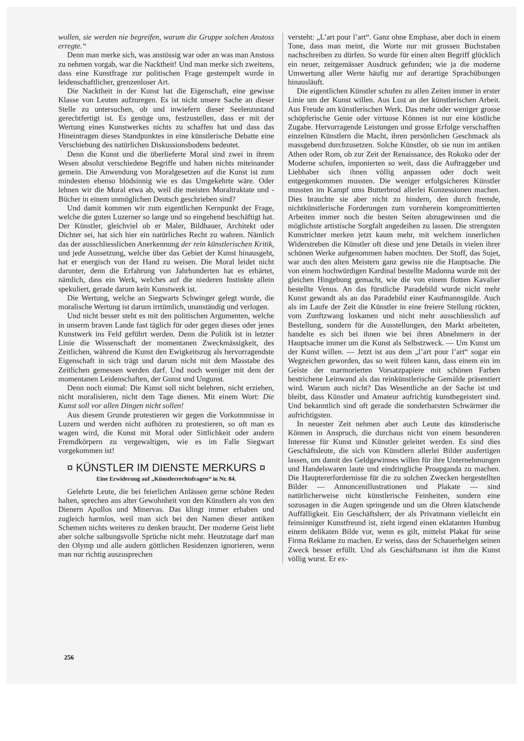wollen, sie werden nie begreifen, warum die Gruppe solchen Anstoss erregte.“
Denn man merke sich, was anstössig war oder an was man Anstoss zu nehmen vorgab, war die Nacktheit! Und man merke sich zweitens, dass eine Kunstfrage zur politischen Frage gestempelt wurde in leidenschaftlicher, grenzenloser Art.
Die Nacktheit in der Kunst hat die Eigenschaft, eine gewisse Klasse von Leuten aufzuregen. Es ist nicht unsere Sache an dieser Stelle zu untersuchen, ob und inwiefern dieser Seelenzustand gerechtfertigt ist. Es genüge uns, festzustellen, dass er mit der Wertung eines Kunstwerkes nichts zu schaffen hat und dass das Hineintragen dieses Standpunktes in eine künstlerische Debatte eine Verschiebung des natürlichen Diskussionsbodens bedeutet.
Denn die Kunst und die überlieferte Moral sind zwei in ihrem Wesen absolut verschiedene Begriffe und haben nichts miteinander gemein. Die Anwendung von Moralgesetzen auf die Kunst ist zum mindesten ebenso blödsinnig wie es das Umgekehrte wäre. Oder lehnen wir die Moral etwa ab, weil die meisten Moraltraktate und -Bücher in einem unmöglichen Deutsch geschrieben sind?
Und damit kommen wir zum eigentlichen Kernpunkt der Frage, welche die guten Luzerner so lange und so eingehend beschäftigt hat. Der Künstler, gleichviel ob er Maler, Bildhauer, Architekt oder Dichter sei, hat sich hier ein natürliches Recht zu wahren. Nämlich das der ausschliesslichen Anerkennung der rein künstlerischen Kritik, und jede Aussetzung, welche über das Gebiet der Kunst hinausgeht, hat er energisch von der Hand zu weisen. Die Moral leidet nicht darunter, denn die Erfahrung von Jahrhunderten hat es erhärtet, nämlich, dass ein Werk, welches auf die niederen Instinkte allein spekuliert, gerade darum kein Kunstwerk ist.
Die Wertung, welche an Siegwarts Schwinger gelegt wurde, die moralische Wertung ist darum irrtümlich, unanständig und verlogen.
Und nicht besser steht es mit den politischen Argumenten, welche in unserm braven Lande fast täglich für oder gegen dieses oder jenes Kunstwerk ins Feld geführt werden. Denn die Politik ist in letzter Linie die Wissenschaft der momentanen Zweckmässigkeit, des Zeitlichen, während die Kunst den Ewigkeitszug als hervorragendste Eigenschaft in sich trägt und darum nicht mit dem Masstabe des Zeitlichen gemessen werden darf. Und noch weniger mit dem der momentanen Leidenschaften, der Gunst und Ungunst.
Denn noch einmal: Die Kunst soll nicht belehren, nicht erziehen, nicht moralisieren, nicht dem Tage dienen. Mit einem Wort: Die Kunst soll vor allen Dingen nicht sollen!
Aus diesem Grunde protestieren wir gegen die Vorkommnisse in Luzern und werden nicht aufhören zu protestieren, so oft man es wagen wird, die Kunst mit Moral oder Sittlichkeit oder andern Fremdkörpern zu vergewaltigen, wie es im Falle Siegwart vorgekommen ist!
¤ KÜNSTLER IM DIENSTE MERKURS ¤
Eine Erwiderung auf „Künstlerrechtsfragen“ in Nr. 84.
Gelehrte Leute, die bei feierlichen Anlässen gerne schöne Reden halten, sprechen aus alter Gewohnheit von den Künstlern als von den Dienern Apollos und Minervas. Das klingt immer erhaben und zugleich harmlos, weil man sich bei den Namen dieser antiken Schemen nichts weiteres zu denken braucht. Der moderne Geist liebt aber solche salbungsvolle Sprüche nicht mehr. Heutzutage darf man den Olymp und alle audern göttlichen Residenzen ignorieren, wenn man nur richtig auszusprechen
versteht: „L’art pour l’art“. Ganz ohne Emphase, aber doch in einem Tone, dass man meint, die Worte nur mit grossen Buchstaben nachschreiben zu dürfen. So wurde für einen alten Begriff glücklich ein neuer, zeitgemässer Ausdruck gefunden; wie ja die moderne Umwertung aller Werte häufig nur auf derartige Sprachübungen hinausläuft.
Die eigentlichen Künstler schufen zu allen Zeiten immer in erster Linie um der Kunst willen. Aus Lust an der künstlerischen Arbeit. Aus Freude am künstlerischen Werk. Das mehr oder weniger grosse schöpferische Genie oder virtuose Können ist nur eine köstliche Zugabe. Hervorragende Leistungen und grosse Erfolge verschafften einzelnen Künstlern die Macht, ihren persönlichen Geschmack als massgebend durchzusetzen. Solche Künstler, ob sie nun im antiken Athen oder Rom, ob zur Zeit der Renaissance, des Rokoko oder der Moderne schufen, imponierten so weit, dass die Auftraggeber und Liebhaber sich ihnen völlig anpassen oder doch weit entgegenkommen mussten. Die weniger erfolgsicheren Künstler mussten im Kampf ums Butterbrod allerlei Konzessionen machen. Dies brauchte sie aber nicht zu hindern, den durch fremde, nichtkünstlerische Forderungen zum vornherein kompromittierten Arbeiten immer noch die besten Seiten abzugewinnen und die möglichste artistische Sorgfalt angedeihen zu lassen. Die strengsten Kunstrichter merken jetzt kaum mehr, mit welchem innerlichen Widerstreben die Künstler oft diese und jene Details in vielen ihrer schönen Werke aufgenommen haben mochten. Der Stoff, das Sujet, war auch den alten Meistern ganz gewiss nie die Hauptsache. Die von einem hochwürdigen Kardinal bestellte Madonna wurde mit der gleichen Hingebung gemacht, wie die von einem flotten Kavalier bestellte Venus. An das fürstliche Paradebild wurde nicht mehr Kunst gewandt als an das Paradebild einer Kaufmannsgilde. Auch als im Laufe der Zeit die Künstler in eine freiere Stellung rückten, vom Zunftzwang loskamen und nicht mehr ausschliesslich auf Bestellung, sondern für die Ausstellungen, den Markt arbeiteten, handelte es sich bei ihnen wie bei ihren Abnehmern in der Hauptsache immer um die Kunst als Selbstzweck. — Um Kunst um der Kunst willen. — Jetzt ist aus dem „l’art pour l’art“ sogar ein Wegzeichen geworden, das so weit führen kann, dass einem ein im Geiste der marmorierten Vorsatzpapiere mit schönen Farben bestrichene Leinwand als das reinkünstlerische Gemälde präsentiert wird. Warum auch nicht? Das Wesentliche an der Sache ist und bleibt, dass Künstler und Amateur aufrichtig kunstbegeistert sind. Und bekanntlich sind oft gerade die sonderbarsten Schwärmer die aufrichtigsten.
In neuester Zeit nehmen aber auch Leute das künstlerische Können in Anspruch, die durchaus nicht von einem besonderen Interesse für Kunst und Künstler geleitet werden. Es sind dies Geschäftsleute, die sich von Künstlern allerlei Bilder ausfertigen lassen, um damit des Geldgewinnes willen für ihre Unternehmungen und Handelswaren laute und eindringliche Proapganda zu machen. Die Hauptererfordernisse für die zu solchen Zwecken hergestellten Bilder — Annoncenillustrationen und Plakate — sind natürlicherweise nicht künstlerische Feinheiten, sondern eine sozusagen in die Augen springende und um die Ohren klatschende Auffälligkeit. Ein Geschäftsherr, der als Privatmann vielleicht ein feinsinniger Kunstfreund ist, zieht irgend einen eklatanten Humbug einem delikaten Bilde vor, wenn es gilt, mittelst Plakat für seine Firma Reklame zu machen. Er weiss, dass der Schauerhelgen seinen Zweck besser erfüllt. Und als Geschäftsmann ist ihm die Kunst völlig wurst. Er ex-
256